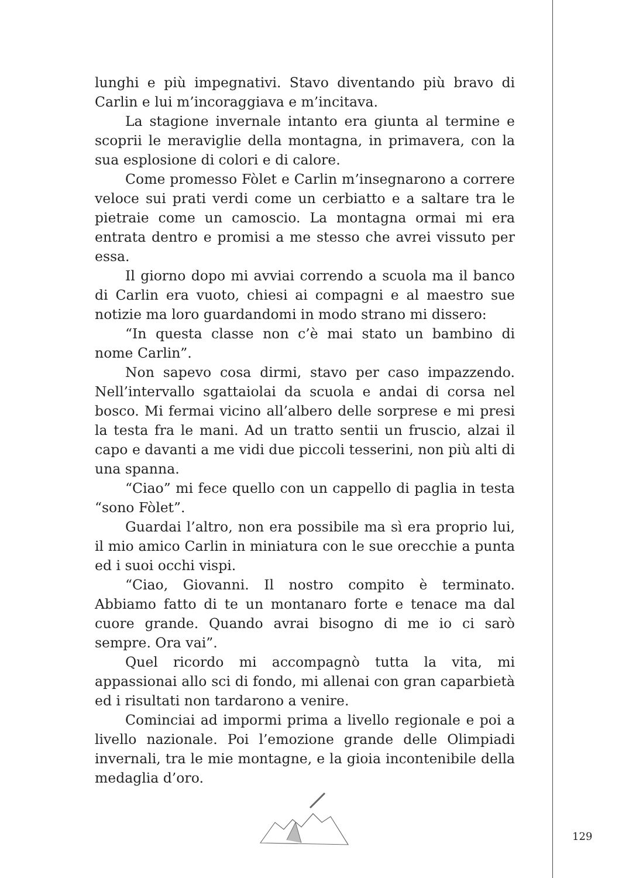lunghi e più impegnativi. Stavo diventando più bravo di Carlin e lui m’incoraggiava e m’incitava.
La stagione invernale intanto era giunta al termine e scoprii le meraviglie della montagna, in primavera, con la sua esplosione di colori e di calore.
Come promesso Fòlet e Carlin m’insegnarono a correre veloce sui prati verdi come un cerbiatto e a saltare tra le pietraie come un camoscio. La montagna ormai mi era entrata dentro e promisi a me stesso che avrei vissuto per essa.
Il giorno dopo mi avviai correndo a scuola ma il banco di Carlin era vuoto, chiesi ai compagni e al maestro sue notizie ma loro guardandomi in modo strano mi dissero:
“In questa classe non c’è mai stato un bambino di nome Carlin”.
Non sapevo cosa dirmi, stavo per caso impazzendo. Nell’intervallo sgattaiolai da scuola e andai di corsa nel bosco. Mi fermai vicino all’albero delle sorprese e mi presi la testa fra le mani. Ad un tratto sentii un fruscio, alzai il capo e davanti a me vidi due piccoli tesserini, non più alti di una spanna.
“Ciao” mi fece quello con un cappello di paglia in testa “sono Fòlet”.
Guardai l’altro, non era possibile ma sì era proprio lui, il mio amico Carlin in miniatura con le sue orecchie a punta ed i suoi occhi vispi.
“Ciao, Giovanni. Il nostro compito è terminato. Abbiamo fatto di te un montanaro forte e tenace ma dal cuore grande. Quando avrai bisogno di me io ci sarò sempre. Ora vai”.
Quel ricordo mi accompagnò tutta la vita, mi appassionai allo sci di fondo, mi allenai con gran caparbietà ed i risultati non tardarono a venire.
Cominciai ad impormi prima a livello regionale e poi a livello nazionale. Poi l’emozione grande delle Olimpiadi invernali, tra le mie montagne, e la gioia incontenibile della medaglia d’oro.
129